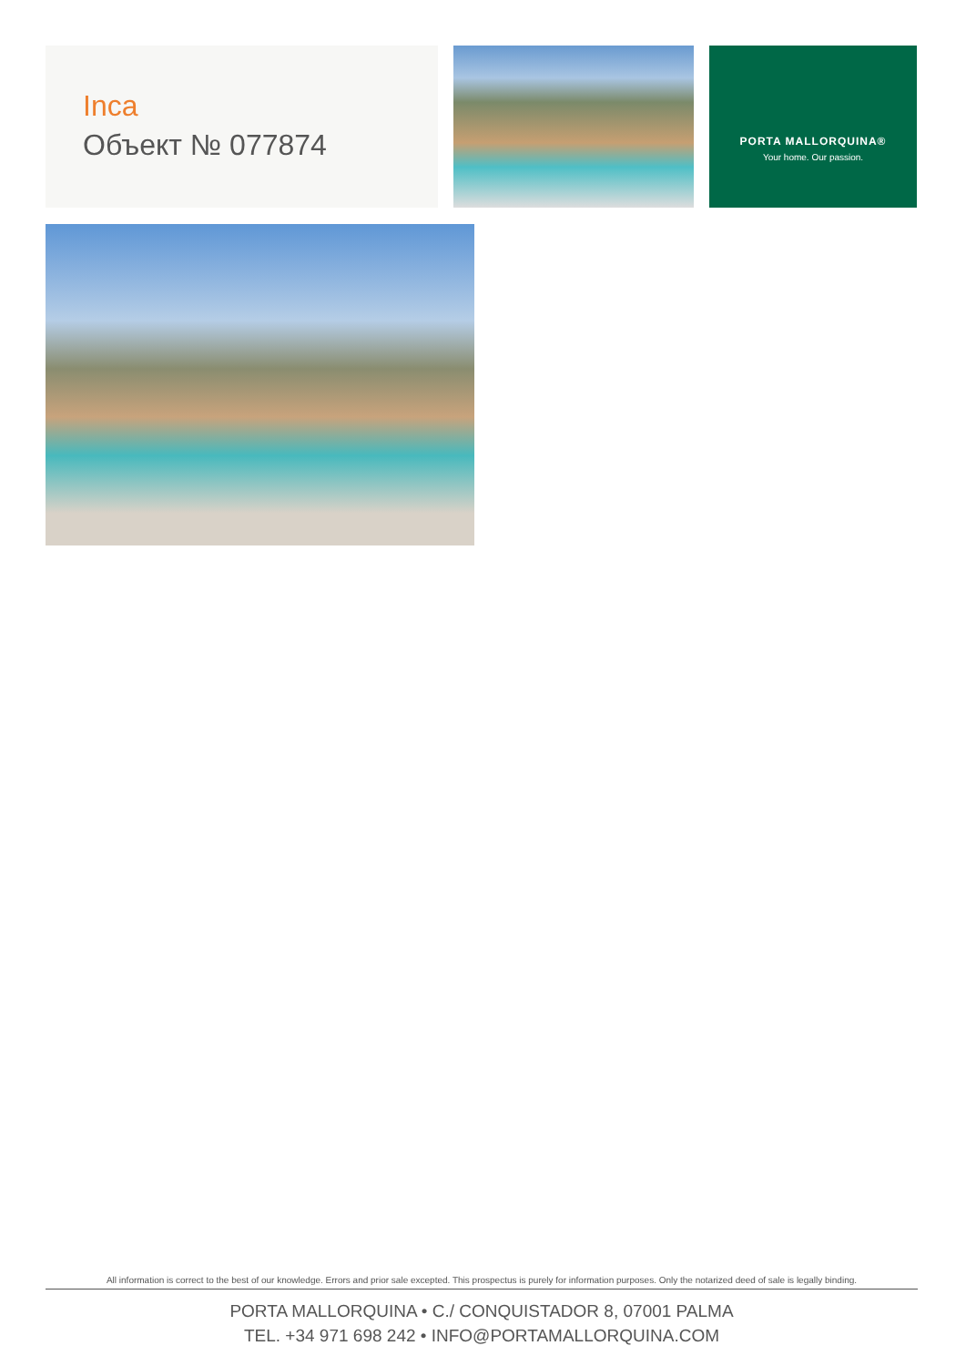Inca
Объект № 077874
PORTA MALLORQUINA®
Your home. Our passion.
All information is correct to the best of our knowledge. Errors and prior sale excepted. This prospectus is purely for information purposes. Only the notarized deed of sale is legally binding.
PORTA MALLORQUINA • C./ CONQUISTADOR 8, 07001 PALMA
TEL. +34 971 698 242 • INFO@PORTAMALLORQUINA.COM